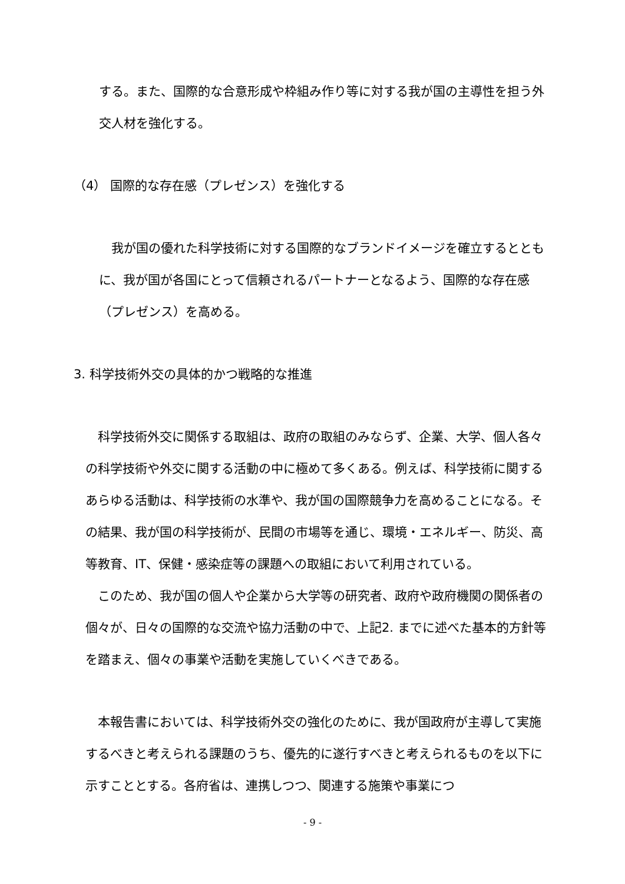する。また、国際的な合意形成や枠組み作り等に対する我が国の主導性を担う外交人材を強化する。
（4） 国際的な存在感（プレゼンス）を強化する
　我が国の優れた科学技術に対する国際的なブランドイメージを確立するとともに、我が国が各国にとって信頼されるパートナーとなるよう、国際的な存在感（プレゼンス）を高める。
3. 科学技術外交の具体的かつ戦略的な推進
　科学技術外交に関係する取組は、政府の取組のみならず、企業、大学、個人各々の科学技術や外交に関する活動の中に極めて多くある。例えば、科学技術に関するあらゆる活動は、科学技術の水準や、我が国の国際競争力を高めることになる。その結果、我が国の科学技術が、民間の市場等を通じ、環境・エネルギー、防災、高等教育、IT、保健・感染症等の課題への取組において利用されている。
　このため、我が国の個人や企業から大学等の研究者、政府や政府機関の関係者の個々が、日々の国際的な交流や協力活動の中で、上記2. までに述べた基本的方針等を踏まえ、個々の事業や活動を実施していくべきである。
　本報告書においては、科学技術外交の強化のために、我が国政府が主導して実施するべきと考えられる課題のうち、優先的に遂行すべきと考えられるものを以下に示すこととする。各府省は、連携しつつ、関連する施策や事業につ
- 9 -